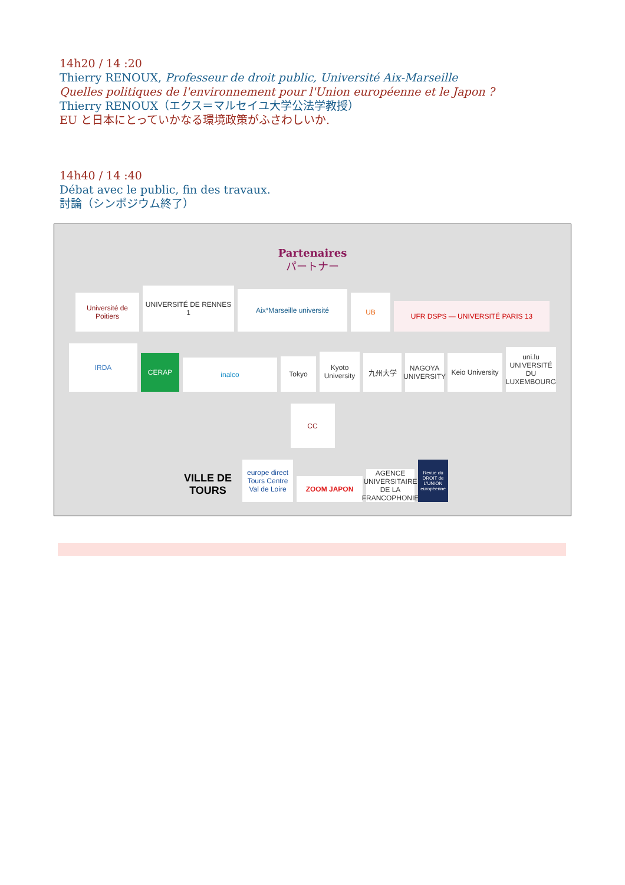14h20 / 14 :20
Thierry RENOUX, Professeur de droit public, Université Aix-Marseille
Quelles politiques de l'environnement pour l'Union européenne et le Japon ?
Thierry RENOUX（エクス＝マルセイユ大学公法学教授）
EU と日本にとっていかなる環境政策がふさわしいか.
14h40 / 14 :40
Débat avec le public, fin des travaux.
討論（シンポジウム終了）
Partenaires
パートナー
Université de Poitiers
UNIVERSITÉ DE RENNES 1
Aix*Marseille université
UB
UFR DSPS — UNIVERSITÉ PARIS 13
IRDA
CERAP
inalco
Tokyo
Kyoto University
九州大学
NAGOYA UNIVERSITY
Keio University
uni.lu UNIVERSITÉ DU LUXEMBOURG
CC
VILLE DE TOURS
europe direct Tours Centre Val de Loire
ZOOM JAPON
AGENCE UNIVERSITAIRE DE LA FRANCOPHONIE
Revue du DROIT de L'UNION européenne